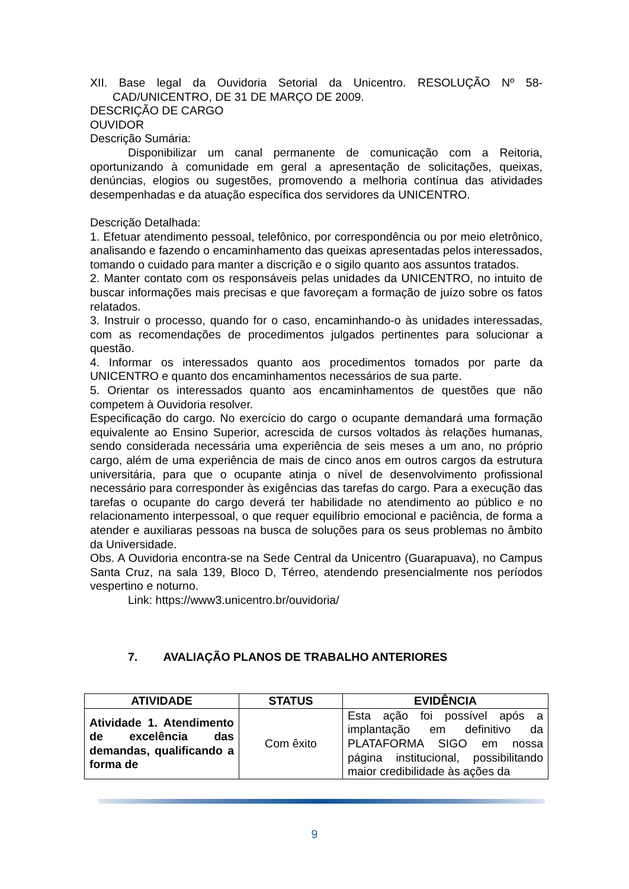XII. Base legal da Ouvidoria Setorial da Unicentro. RESOLUÇÃO Nº 58-CAD/UNICENTRO, DE 31 DE MARÇO DE 2009.
DESCRIÇÃO DE CARGO
OUVIDOR
Descrição Sumária:
Disponibilizar um canal permanente de comunicação com a Reitoria, oportunizando à comunidade em geral a apresentação de solicitações, queixas, denúncias, elogios ou sugestões, promovendo a melhoria contínua das atividades desempenhadas e da atuação específica dos servidores da UNICENTRO.
Descrição Detalhada:
1. Efetuar atendimento pessoal, telefônico, por correspondência ou por meio eletrônico, analisando e fazendo o encaminhamento das queixas apresentadas pelos interessados, tomando o cuidado para manter a discrição e o sigilo quanto aos assuntos tratados.
2. Manter contato com os responsáveis pelas unidades da UNICENTRO, no intuito de buscar informações mais precisas e que favoreçam a formação de juízo sobre os fatos relatados.
3. Instruir o processo, quando for o caso, encaminhando-o às unidades interessadas, com as recomendações de procedimentos julgados pertinentes para solucionar a questão.
4. Informar os interessados quanto aos procedimentos tomados por parte da UNICENTRO e quanto dos encaminhamentos necessários de sua parte.
5. Orientar os interessados quanto aos encaminhamentos de questões que não competem à Ouvidoria resolver.
Especificação do cargo. No exercício do cargo o ocupante demandará uma formação equivalente ao Ensino Superior, acrescida de cursos voltados às relações humanas, sendo considerada necessária uma experiência de seis meses a um ano, no próprio cargo, além de uma experiência de mais de cinco anos em outros cargos da estrutura universitária, para que o ocupante atinja o nível de desenvolvimento profissional necessário para corresponder às exigências das tarefas do cargo. Para a execução das tarefas o ocupante do cargo deverá ter habilidade no atendimento ao público e no relacionamento interpessoal, o que requer equilíbrio emocional e paciência, de forma a atender e auxiliaras pessoas na busca de soluções para os seus problemas no âmbito da Universidade.
Obs. A Ouvidoria encontra-se na Sede Central da Unicentro (Guarapuava), no Campus Santa Cruz, na sala 139, Bloco D, Térreo, atendendo presencialmente nos períodos vespertino e noturno.
Link: https://www3.unicentro.br/ouvidoria/
7. AVALIAÇÃO PLANOS DE TRABALHO ANTERIORES
| ATIVIDADE | STATUS | EVIDÊNCIA |
| --- | --- | --- |
| Atividade 1. Atendimento de excelência das demandas, qualificando a forma de | Com êxito | Esta ação foi possível após a implantação em definitivo da PLATAFORMA SIGO em nossa página institucional, possibilitando maior credibilidade às ações da |
9